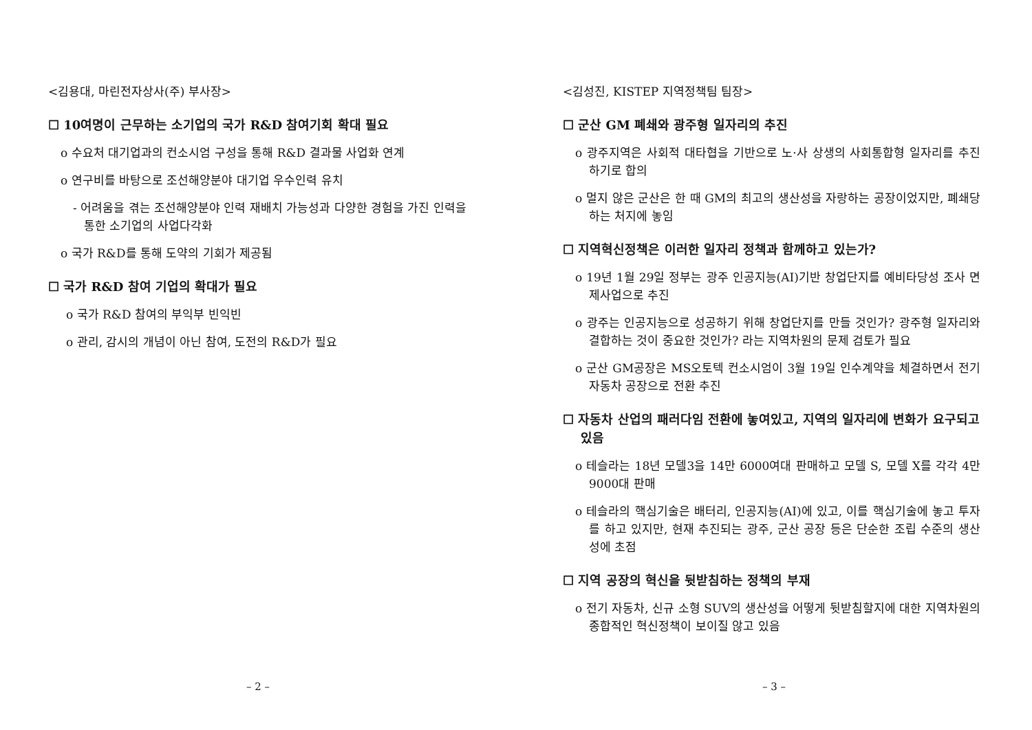<김용대, 마린전자상사(주) 부사장>
☐ 10여명이 근무하는 소기업의 국가 R&D 참여기회 확대 필요
o 수요처 대기업과의 컨소시엄 구성을 통해 R&D 결과물 사업화 연계
o 연구비를 바탕으로 조선해양분야 대기업 우수인력 유치
- 어려움을 겪는 조선해양분야 인력 재배치 가능성과 다양한 경험을 가진 인력을 통한 소기업의 사업다각화
o 국가 R&D를 통해 도약의 기회가 제공됨
☐ 국가 R&D 참여 기업의 확대가 필요
o 국가 R&D 참여의 부익부 빈익빈
o 관리, 감시의 개념이 아닌 참여, 도전의 R&D가 필요
– 2 –
<김성진, KISTEP 지역정책팀 팀장>
☐ 군산 GM 폐쇄와 광주형 일자리의 추진
o 광주지역은 사회적 대타협을 기반으로 노·사 상생의 사회통합형 일자리를 추진하기로 합의
o 멀지 않은 군산은 한 때 GM의 최고의 생산성을 자랑하는 공장이었지만, 폐쇄당하는 처지에 놓임
☐ 지역혁신정책은 이러한 일자리 정책과 함께하고 있는가?
o 19년 1월 29일 정부는 광주 인공지능(AI)기반 창업단지를 예비타당성 조사 면제사업으로 추진
o 광주는 인공지능으로 성공하기 위해 창업단지를 만들 것인가? 광주형 일자리와 결합하는 것이 중요한 것인가? 라는 지역차원의 문제 검토가 필요
o 군산 GM공장은 MS오토텍 컨소시엄이 3월 19일 인수계약을 체결하면서 전기자동차 공장으로 전환 추진
☐ 자동차 산업의 패러다임 전환에 놓여있고, 지역의 일자리에 변화가 요구되고 있음
o 테슬라는 18년 모델3을 14만 6000여대 판매하고 모델 S, 모델 X를 각각 4만 9000대 판매
o 테슬라의 핵심기술은 배터리, 인공지능(AI)에 있고, 이를 핵심기술에 놓고 투자를 하고 있지만, 현재 추진되는 광주, 군산 공장 등은 단순한 조립 수준의 생산성에 초점
☐ 지역 공장의 혁신을 뒷받침하는 정책의 부재
o 전기 자동차, 신규 소형 SUV의 생산성을 어떻게 뒷받침할지에 대한 지역차원의 종합적인 혁신정책이 보이질 않고 있음
– 3 –